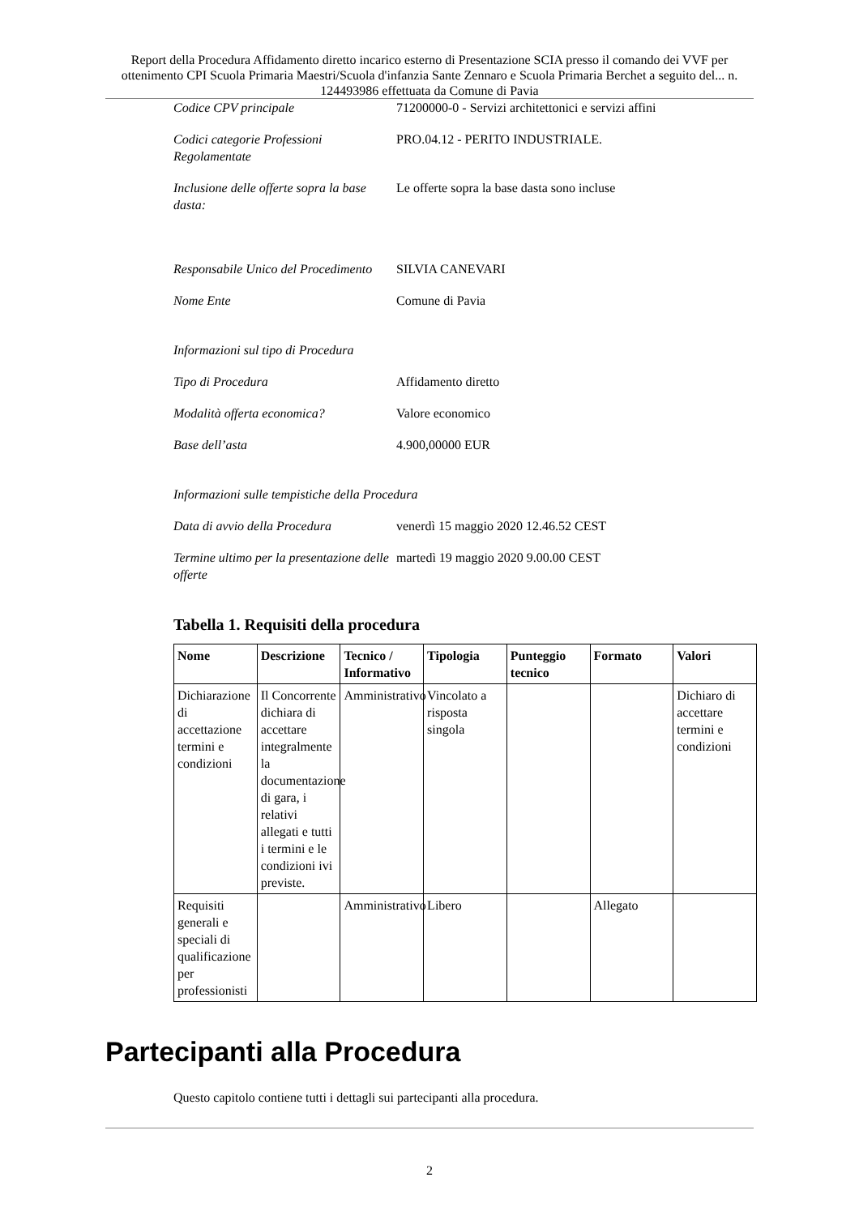Report della Procedura Affidamento diretto incarico esterno di Presentazione SCIA presso il comando dei VVF per ottenimento CPI Scuola Primaria Maestri/Scuola d'infanzia Sante Zennaro e Scuola Primaria Berchet a seguito del... n. 124493986 effettuata da Comune di Pavia
Codice CPV principale 71200000-0 - Servizi architettonici e servizi affini
Codici categorie Professioni Regolamentate
PRO.04.12 - PERITO INDUSTRIALE.
Inclusione delle offerte sopra la base dasta:
Le offerte sopra la base dasta sono incluse
Responsabile Unico del Procedimento
SILVIA CANEVARI
Nome Ente Comune di Pavia
Informazioni sul tipo di Procedura
Tipo di Procedura Affidamento diretto
Modalità offerta economica? Valore economico
Base dell’asta 4.900,00000 EUR
Informazioni sulle tempistiche della Procedura
Data di avvio della Procedura
venerdì 15 maggio 2020 12.46.52 CEST
Termine ultimo per la presentazione delle offerte
martedì 19 maggio 2020 9.00.00 CEST
Tabella 1. Requisiti della procedura
| Nome | Descrizione | Tecnico / Informativo | Tipologia | Punteggio tecnico | Formato | Valori |
| --- | --- | --- | --- | --- | --- | --- |
| Dichiarazione di accettazione termini e condizioni | Il Concorrente dichiara di accettare integralmente la documentazione di gara, i relativi allegati e tutti i termini e le condizioni ivi previste. | Amministrativo | Vincolato a risposta singola | | | Dichiaro di accettare termini e condizioni |
| Requisiti generali e speciali di qualificazione per professionisti | | Amministrativo | Libero | | Allegato | |
Partecipanti alla Procedura
Questo capitolo contiene tutti i dettagli sui partecipanti alla procedura.
2